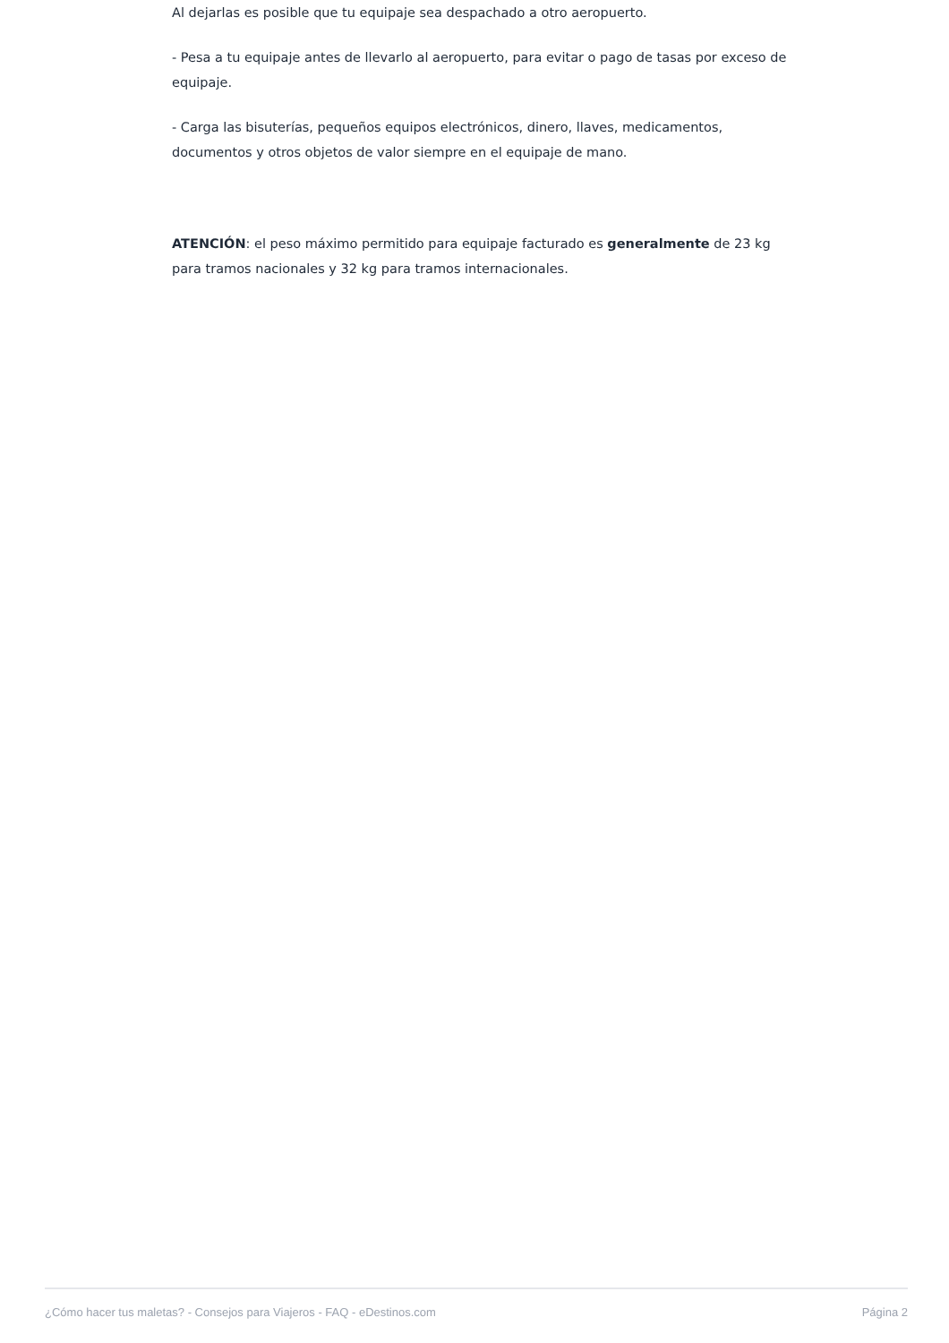Al dejarlas es posible que tu equipaje sea despachado a otro aeropuerto.
- Pesa a tu equipaje antes de llevarlo al aeropuerto, para evitar o pago de tasas por exceso de equipaje.
- Carga las bisuterías, pequeños equipos electrónicos, dinero, llaves, medicamentos, documentos y otros objetos de valor siempre en el equipaje de mano.
ATENCIÓN: el peso máximo permitido para equipaje facturado es generalmente de 23 kg para tramos nacionales y 32 kg para tramos internacionales.
¿Cómo hacer tus maletas? - Consejos para Viajeros - FAQ - eDestinos.com Página 2